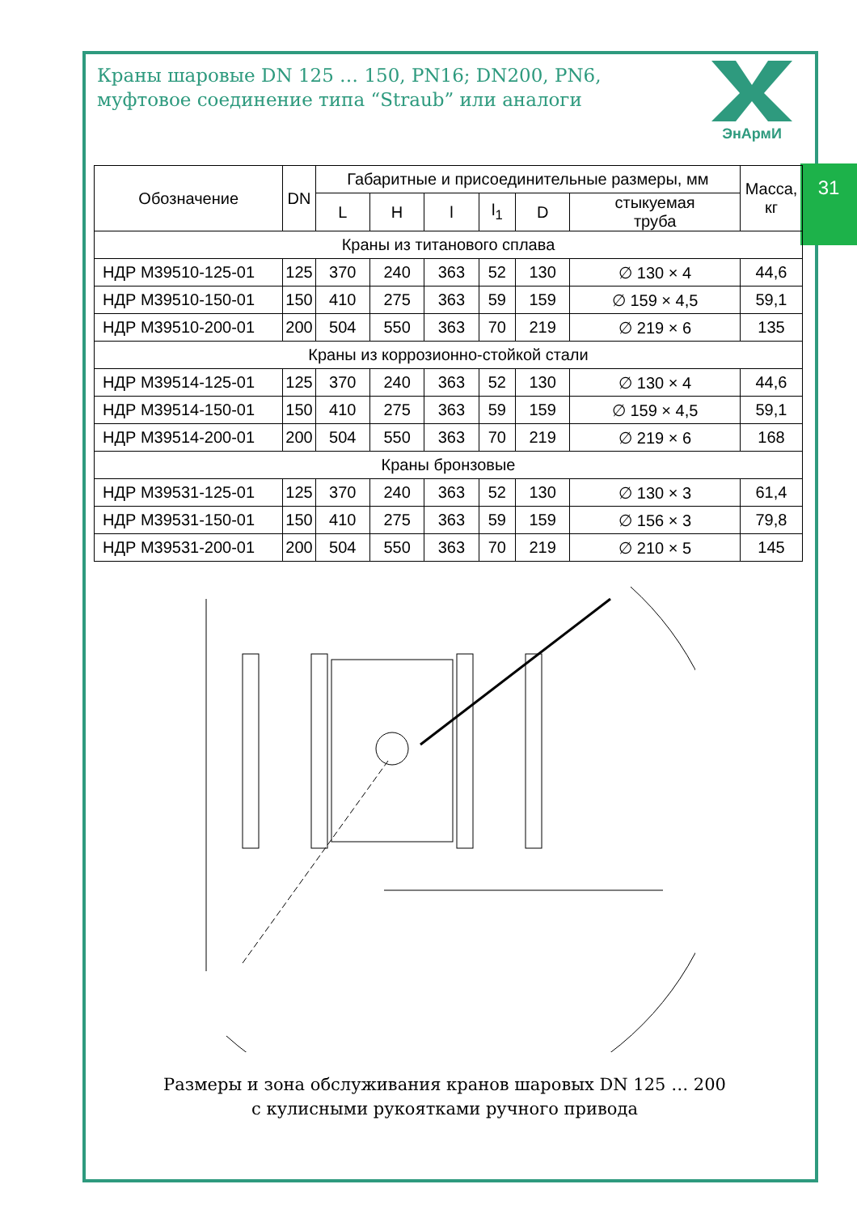Краны шаровые DN 125 … 150, PN16; DN200, PN6,
муфтовое соединение типа “Straub” или аналоги
ЭнАрмИ
31
| Обозначение | DN | Габаритные и присоединительные размеры, мм | | | | | | Масса, кг |
| --- | --- | --- | --- | --- | --- | --- | --- | --- |
| | | L | H | l | l<sub>1</sub> | D | стыкуемая труба | |
| Краны из титанового сплава | | | | | | | | |
| НДР М39510-125-01 | 125 | 370 | 240 | 363 | 52 | 130 | ∅ 130 × 4 | 44,6 |
| НДР М39510-150-01 | 150 | 410 | 275 | 363 | 59 | 159 | ∅ 159 × 4,5 | 59,1 |
| НДР М39510-200-01 | 200 | 504 | 550 | 363 | 70 | 219 | ∅ 219 × 6 | 135 |
| Краны из коррозионно-стойкой стали | | | | | | | | |
| НДР М39514-125-01 | 125 | 370 | 240 | 363 | 52 | 130 | ∅ 130 × 4 | 44,6 |
| НДР М39514-150-01 | 150 | 410 | 275 | 363 | 59 | 159 | ∅ 159 × 4,5 | 59,1 |
| НДР М39514-200-01 | 200 | 504 | 550 | 363 | 70 | 219 | ∅ 219 × 6 | 168 |
| Краны бронзовые | | | | | | | | |
| НДР М39531-125-01 | 125 | 370 | 240 | 363 | 52 | 130 | ∅ 130 × 3 | 61,4 |
| НДР М39531-150-01 | 150 | 410 | 275 | 363 | 59 | 159 | ∅ 156 × 3 | 79,8 |
| НДР М39531-200-01 | 200 | 504 | 550 | 363 | 70 | 219 | ∅ 210 × 5 | 145 |
Размеры и зона обслуживания кранов шаровых DN 125 … 200
с кулисными рукоятками ручного привода